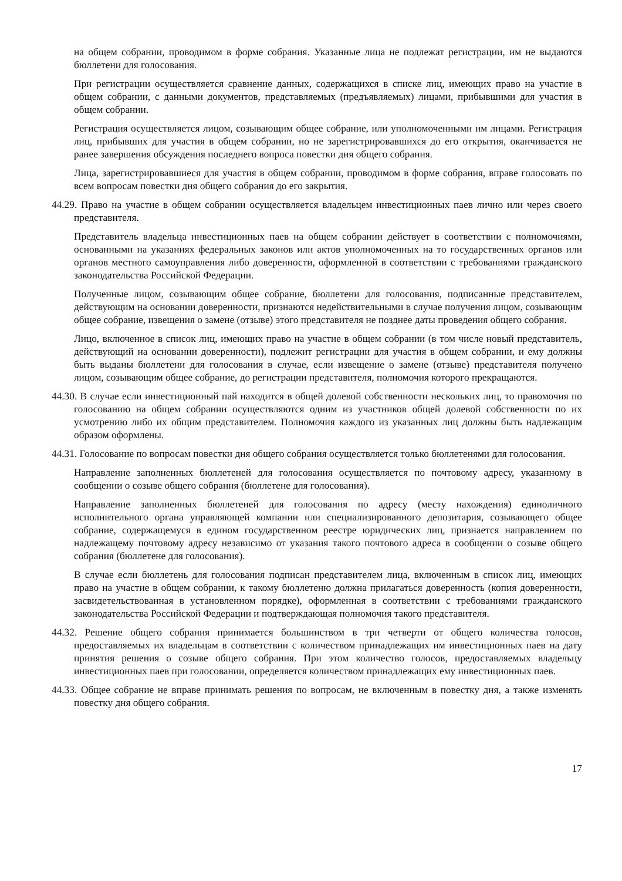на общем собрании, проводимом в форме собрания. Указанные лица не подлежат регистрации, им не выдаются бюллетени для голосования.
При регистрации осуществляется сравнение данных, содержащихся в списке лиц, имеющих право на участие в общем собрании, с данными документов, представляемых (предъявляемых) лицами, прибывшими для участия в общем собрании.
Регистрация осуществляется лицом, созывающим общее собрание, или уполномоченными им лицами. Регистрация лиц, прибывших для участия в общем собрании, но не зарегистрировавшихся до его открытия, оканчивается не ранее завершения обсуждения последнего вопроса повестки дня общего собрания.
Лица, зарегистрировавшиеся для участия в общем собрании, проводимом в форме собрания, вправе голосовать по всем вопросам повестки дня общего собрания до его закрытия.
44.29. Право на участие в общем собрании осуществляется владельцем инвестиционных паев лично или через своего представителя.
Представитель владельца инвестиционных паев на общем собрании действует в соответствии с полномочиями, основанными на указаниях федеральных законов или актов уполномоченных на то государственных органов или органов местного самоуправления либо доверенности, оформленной в соответствии с требованиями гражданского законодательства Российской Федерации.
Полученные лицом, созывающим общее собрание, бюллетени для голосования, подписанные представителем, действующим на основании доверенности, признаются недействительными в случае получения лицом, созывающим общее собрание, извещения о замене (отзыве) этого представителя не позднее даты проведения общего собрания.
Лицо, включенное в список лиц, имеющих право на участие в общем собрании (в том числе новый представитель, действующий на основании доверенности), подлежит регистрации для участия в общем собрании, и ему должны быть выданы бюллетени для голосования в случае, если извещение о замене (отзыве) представителя получено лицом, созывающим общее собрание, до регистрации представителя, полномочия которого прекращаются.
44.30. В случае если инвестиционный пай находится в общей долевой собственности нескольких лиц, то правомочия по голосованию на общем собрании осуществляются одним из участников общей долевой собственности по их усмотрению либо их общим представителем. Полномочия каждого из указанных лиц должны быть надлежащим образом оформлены.
44.31. Голосование по вопросам повестки дня общего собрания осуществляется только бюллетенями для голосования.
Направление заполненных бюллетеней для голосования осуществляется по почтовому адресу, указанному в сообщении о созыве общего собрания (бюллетене для голосования).
Направление заполненных бюллетеней для голосования по адресу (месту нахождения) единоличного исполнительного органа управляющей компании или специализированного депозитария, созывающего общее собрание, содержащемуся в едином государственном реестре юридических лиц, признается направлением по надлежащему почтовому адресу независимо от указания такого почтового адреса в сообщении о созыве общего собрания (бюллетене для голосования).
В случае если бюллетень для голосования подписан представителем лица, включенным в список лиц, имеющих право на участие в общем собрании, к такому бюллетеню должна прилагаться доверенность (копия доверенности, засвидетельствованная в установленном порядке), оформленная в соответствии с требованиями гражданского законодательства Российской Федерации и подтверждающая полномочия такого представителя.
44.32. Решение общего собрания принимается большинством в три четверти от общего количества голосов, предоставляемых их владельцам в соответствии с количеством принадлежащих им инвестиционных паев на дату принятия решения о созыве общего собрания. При этом количество голосов, предоставляемых владельцу инвестиционных паев при голосовании, определяется количеством принадлежащих ему инвестиционных паев.
44.33. Общее собрание не вправе принимать решения по вопросам, не включенным в повестку дня, а также изменять повестку дня общего собрания.
17